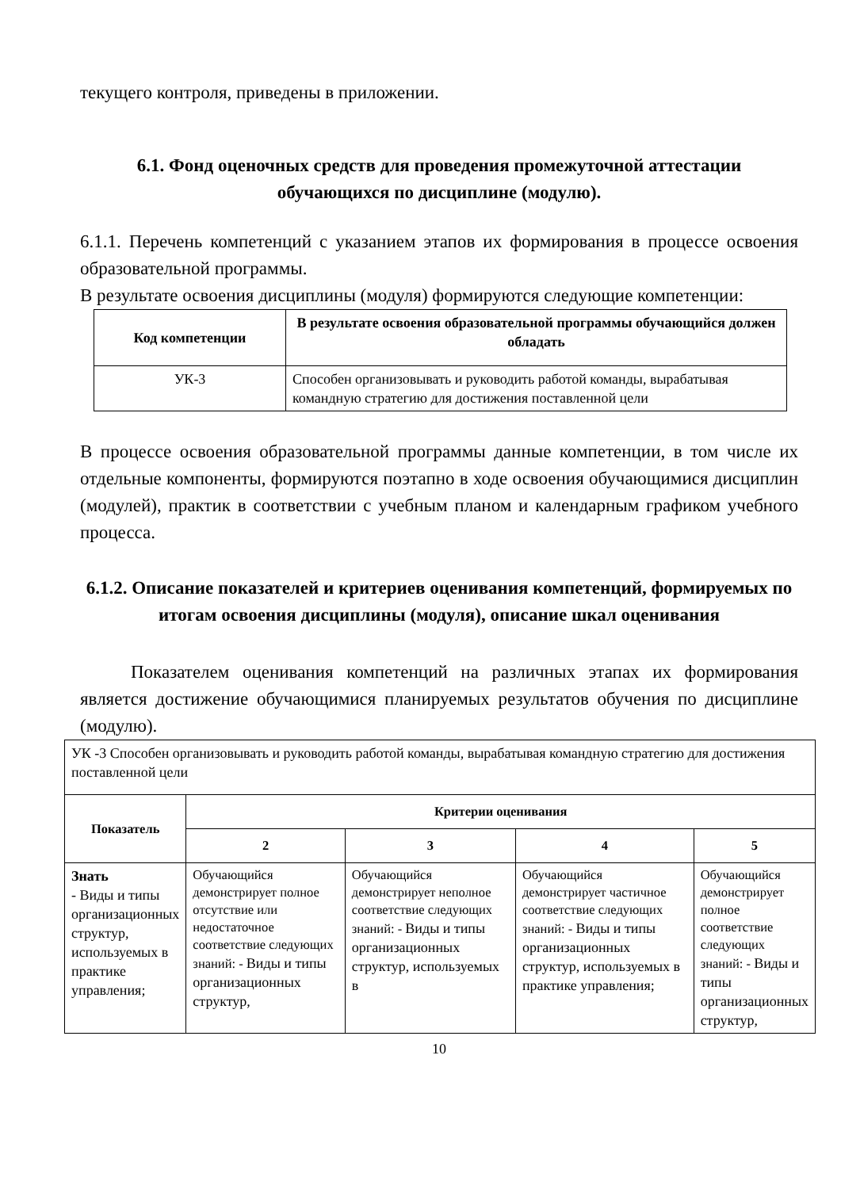текущего контроля, приведены в приложении.
6.1. Фонд оценочных средств для проведения промежуточной аттестации обучающихся по дисциплине (модулю).
6.1.1. Перечень компетенций с указанием этапов их формирования в процессе освоения образовательной программы.
В результате освоения дисциплины (модуля) формируются следующие компетенции:
| Код компетенции | В результате освоения образовательной программы обучающийся должен обладать |
| --- | --- |
| УК-3 | Способен организовывать и руководить работой команды, вырабатывая командную стратегию для достижения поставленной цели |
В процессе освоения образовательной программы данные компетенции, в том числе их отдельные компоненты, формируются поэтапно в ходе освоения обучающимися дисциплин (модулей), практик в соответствии с учебным планом и календарным графиком учебного процесса.
6.1.2. Описание показателей и критериев оценивания компетенций, формируемых по итогам освоения дисциплины (модуля), описание шкал оценивания
Показателем оценивания компетенций на различных этапах их формирования является достижение обучающимися планируемых результатов обучения по дисциплине (модулю).
| УК -3 Способен организовывать и руководить работой команды, вырабатывая командную стратегию для достижения поставленной цели | | | | |
| Показатель | Критерии оценивания | | | |
| | 2 | 3 | 4 | 5 |
| Знать - Виды и типы организационных структур, используемых в практике управления; | Обучающийся демонстрирует полное отсутствие или недостаточное соответствие следующих знаний: - Виды и типы организационных структур, | Обучающийся демонстрирует неполное соответствие следующих знаний: - Виды и типы организационных структур, используемых в | Обучающийся демонстрирует частичное соответствие следующих знаний: - Виды и типы организационных структур, используемых в практике управления; | Обучающийся демонстрирует полное соответствие следующих знаний: - Виды и типы организационных структур, |
10